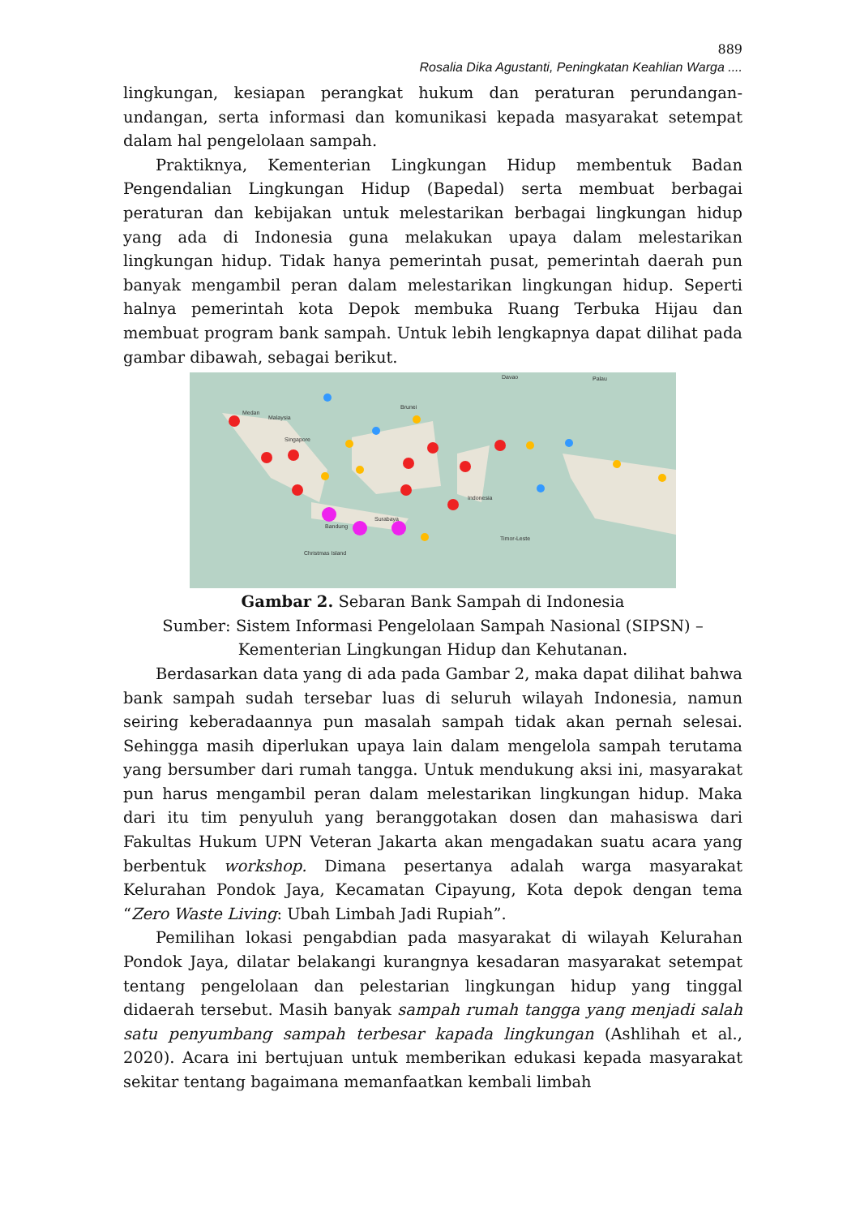889
Rosalia Dika Agustanti, Peningkatan Keahlian Warga ....
lingkungan, kesiapan perangkat hukum dan peraturan perundangan-undangan, serta informasi dan komunikasi kepada masyarakat setempat dalam hal pengelolaan sampah.
Praktiknya, Kementerian Lingkungan Hidup membentuk Badan Pengendalian Lingkungan Hidup (Bapedal) serta membuat berbagai peraturan dan kebijakan untuk melestarikan berbagai lingkungan hidup yang ada di Indonesia guna melakukan upaya dalam melestarikan lingkungan hidup. Tidak hanya pemerintah pusat, pemerintah daerah pun banyak mengambil peran dalam melestarikan lingkungan hidup. Seperti halnya pemerintah kota Depok membuka Ruang Terbuka Hijau dan membuat program bank sampah. Untuk lebih lengkapnya dapat dilihat pada gambar dibawah, sebagai berikut.
Medan
Malaysia
Singapore
Brunei
Indonesia
Surabaya
Bandung
Timor-Leste
Christmas Island
Davao
Palau
Gambar 2. Sebaran Bank Sampah di Indonesia
Sumber: Sistem Informasi Pengelolaan Sampah Nasional (SIPSN) – Kementerian Lingkungan Hidup dan Kehutanan.
Berdasarkan data yang di ada pada Gambar 2, maka dapat dilihat bahwa bank sampah sudah tersebar luas di seluruh wilayah Indonesia, namun seiring keberadaannya pun masalah sampah tidak akan pernah selesai. Sehingga masih diperlukan upaya lain dalam mengelola sampah terutama yang bersumber dari rumah tangga. Untuk mendukung aksi ini, masyarakat pun harus mengambil peran dalam melestarikan lingkungan hidup. Maka dari itu tim penyuluh yang beranggotakan dosen dan mahasiswa dari Fakultas Hukum UPN Veteran Jakarta akan mengadakan suatu acara yang berbentuk workshop. Dimana pesertanya adalah warga masyarakat Kelurahan Pondok Jaya, Kecamatan Cipayung, Kota depok dengan tema “Zero Waste Living: Ubah Limbah Jadi Rupiah”.
Pemilihan lokasi pengabdian pada masyarakat di wilayah Kelurahan Pondok Jaya, dilatar belakangi kurangnya kesadaran masyarakat setempat tentang pengelolaan dan pelestarian lingkungan hidup yang tinggal didaerah tersebut. Masih banyak sampah rumah tangga yang menjadi salah satu penyumbang sampah terbesar kapada lingkungan (Ashlihah et al., 2020). Acara ini bertujuan untuk memberikan edukasi kepada masyarakat sekitar tentang bagaimana memanfaatkan kembali limbah